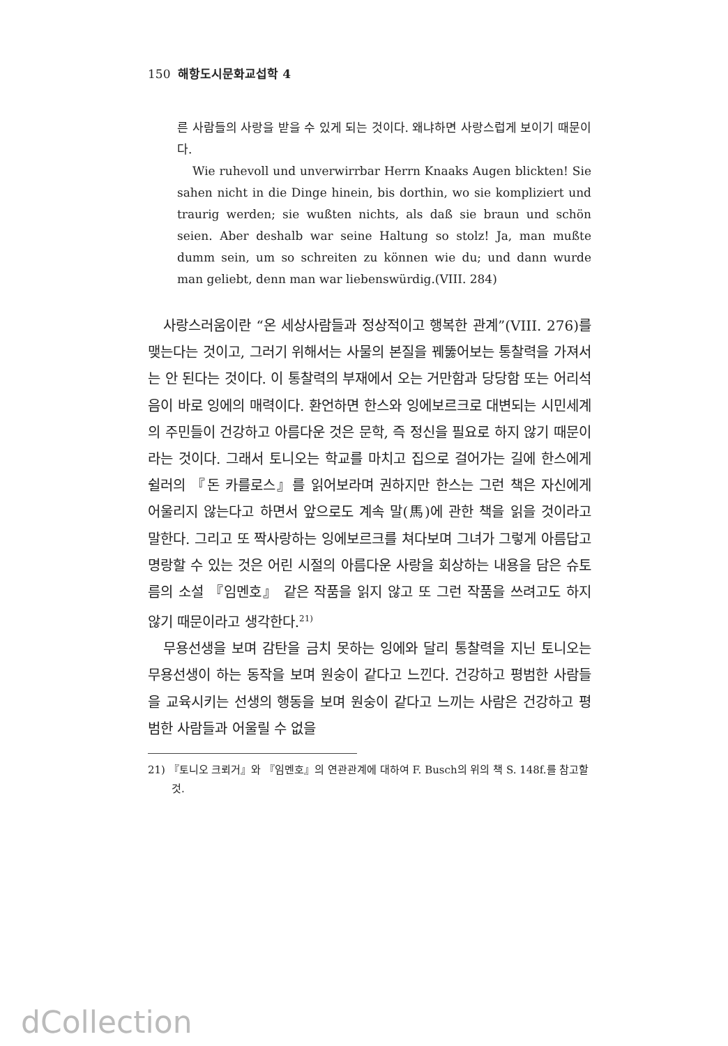150 해항도시문화교섭학 4
른 사람들의 사랑을 받을 수 있게 되는 것이다. 왜냐하면 사랑스럽게 보이기 때문이다.
Wie ruhevoll und unverwirrbar Herrn Knaaks Augen blickten! Sie sahen nicht in die Dinge hinein, bis dorthin, wo sie kompliziert und traurig werden; sie wußten nichts, als daß sie braun und schön seien. Aber deshalb war seine Haltung so stolz! Ja, man mußte dumm sein, um so schreiten zu können wie du; und dann wurde man geliebt, denn man war liebenswürdig.(VIII. 284)
사랑스러움이란 “온 세상사람들과 정상적이고 행복한 관계”(VIII. 276)를 맺는다는 것이고, 그러기 위해서는 사물의 본질을 꿰뚫어보는 통찰력을 가져서는 안 된다는 것이다. 이 통찰력의 부재에서 오는 거만함과 당당함 또는 어리석음이 바로 잉에의 매력이다. 환언하면 한스와 잉에보르크로 대변되는 시민세계의 주민들이 건강하고 아름다운 것은 문학, 즉 정신을 필요로 하지 않기 때문이라는 것이다. 그래서 토니오는 학교를 마치고 집으로 걸어가는 길에 한스에게 쉴러의 『돈 카를로스』를 읽어보라며 권하지만 한스는 그런 책은 자신에게 어울리지 않는다고 하면서 앞으로도 계속 말(馬)에 관한 책을 읽을 것이라고 말한다. 그리고 또 짝사랑하는 잉에보르크를 쳐다보며 그녀가 그렇게 아름답고 명랑할 수 있는 것은 어린 시절의 아름다운 사랑을 회상하는 내용을 담은 슈토름의 소설 『임멘호』 같은 작품을 읽지 않고 또 그런 작품을 쓰려고도 하지 않기 때문이라고 생각한다.<sup>21)</sup>
무용선생을 보며 감탄을 금치 못하는 잉에와 달리 통찰력을 지닌 토니오는 무용선생이 하는 동작을 보며 원숭이 같다고 느낀다. 건강하고 평범한 사람들을 교육시키는 선생의 행동을 보며 원숭이 같다고 느끼는 사람은 건강하고 평범한 사람들과 어울릴 수 없을
21) 『토니오 크뢰거』와 『임멘호』의 연관관계에 대하여 F. Busch의 위의 책 S. 148f.를 참고할 것.
dCollection